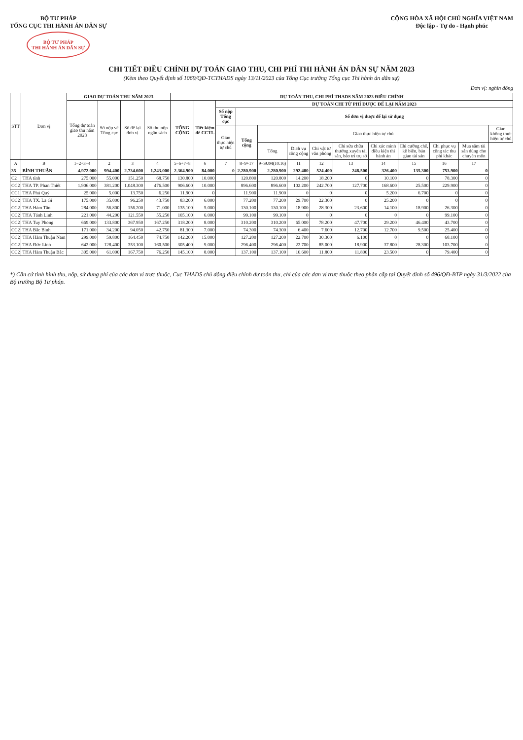BỘ TƯ PHÁP
TỔNG CỤC THI HÀNH ÁN DÂN SỰ
BỘ TƯ PHÁP
THI HÀNH ÁN DÂN SỰ
CỘNG HÒA XÃ HỘI CHỦ NGHĨA VIỆT NAM
Độc lập - Tự do - Hạnh phúc
CHI TIẾT ĐIỀU CHỈNH DỰ TOÁN GIAO THU, CHI PHÍ THI HÀNH ÁN DÂN SỰ NĂM 2023
(Kèm theo Quyết định số 1069/QĐ-TCTHADS ngày 13/11/2023 của Tổng Cục trưởng Tổng cục Thi hành án dân sự)
Đơn vị: nghìn đồng
| STT | Đơn vị | GIAO DỰ TOÁN THU NĂM 2023 | | | | DỰ TOÁN THU, CHI PHÍ THADS NĂM 2023 ĐIỀU CHỈNH | | | | | | | | | | | | |
| --- | --- | --- | --- | --- | --- | --- | --- | --- | --- | --- | --- | --- | --- | --- | --- | --- | --- | --- |
| | | Tổng dự toán giao thu năm 2023 | Số nộp về Tổng cục | Số để lại đơn vị | Số thu nộp ngân sách | TỔNG CỘNG | Tiết kiệm để CCTL | DỰ TOÁN CHI TỪ PHÍ ĐƯỢC ĐỂ LẠI NĂM 2023 | | | | | | | | | | |
| | | | | | | | | Số nộp Tổng cục | Số đơn vị được để lại sử dụng | | | | | | | | | |
| | | | | | | | | Giao thực hiện tự chủ | Tổng cộng | Giao thực hiện tự chủ | | | | | | | | Giao không thực hiện tự chủ |
| | | | | | | | | | | Tổng | Dịch vụ công cộng | Chi vật tư văn phòng | Chi sửa chữa thường xuyên tài sản, bảo trì trụ sở | Chi xác minh điều kiện thi hành án | Chi cưỡng chế, kê biên, bán giao tài sản | Chi phục vụ công tác thu phí khác | Mua sắm tài sản dùng cho chuyên môn | |
| A | B | 1=2+3+4 | 2 | 3 | 4 | 5=6+7+8 | 6 | 7 | 8=9+17 | 9=SUM(10:16) | 11 | 12 | 13 | 14 | 15 | 16 | 17 | |
| 35 | BÌNH THUẬN | 4.972.000 | 994.400 | 2.734.600 | 1.243.000 | 2.364.900 | 84.000 | 0 | 2.280.900 | 2.280.900 | 292.400 | 524.400 | 248.500 | 326.400 | 135.300 | 753.900 | 0 | |
| C2 | THA tỉnh | 275.000 | 55.000 | 151.250 | 68.750 | 130.800 | 10.000 | | 120.800 | 120.800 | 14.200 | 18.200 | 0 | 10.100 | 0 | 78.300 | 0 | |
| CC2 | THA TP. Phan Thiết | 1.906.000 | 381.200 | 1.048.300 | 476.500 | 906.600 | 10.000 | | 896.600 | 896.600 | 102.200 | 242.700 | 127.700 | 168.600 | 25.500 | 229.900 | 0 | |
| CC1 | THA Phú Quý | 25.000 | 5.000 | 13.750 | 6.250 | 11.900 | 0 | | 11.900 | 11.900 | 0 | 0 | 0 | 5.200 | 6.700 | 0 | 0 | |
| CC2 | THA TX. La Gi | 175.000 | 35.000 | 96.250 | 43.750 | 83.200 | 6.000 | | 77.200 | 77.200 | 29.700 | 22.300 | 0 | 25.200 | 0 | 0 | 0 | |
| CC2 | THA Hàm Tân | 284.000 | 56.800 | 156.200 | 71.000 | 135.100 | 5.000 | | 130.100 | 130.100 | 18.900 | 28.300 | 23.600 | 14.100 | 18.900 | 26.300 | 0 | |
| CC2 | THA Tánh Linh | 221.000 | 44.200 | 121.550 | 55.250 | 105.100 | 6.000 | | 99.100 | 99.100 | 0 | 0 | 0 | 0 | 0 | 99.100 | 0 | |
| CC2 | THA Tuy Phong | 669.000 | 133.800 | 367.950 | 167.250 | 318.200 | 8.000 | | 310.200 | 310.200 | 65.000 | 78.200 | 47.700 | 29.200 | 46.400 | 43.700 | 0 | |
| CC2 | THA Bắc Bình | 171.000 | 34.200 | 94.050 | 42.750 | 81.300 | 7.000 | | 74.300 | 74.300 | 6.400 | 7.600 | 12.700 | 12.700 | 9.500 | 25.400 | 0 | |
| CC2 | THA Hàm Thuận Nam | 299.000 | 59.800 | 164.450 | 74.750 | 142.200 | 15.000 | | 127.200 | 127.200 | 22.700 | 30.300 | 6.100 | 0 | 0 | 68.100 | 0 | |
| CC2 | THA Đức Linh | 642.000 | 128.400 | 353.100 | 160.500 | 305.400 | 9.000 | | 296.400 | 296.400 | 22.700 | 85.000 | 18.900 | 37.800 | 28.300 | 103.700 | 0 | |
| CC2 | THA Hàm Thuận Bắc | 305.000 | 61.000 | 167.750 | 76.250 | 145.100 | 8.000 | | 137.100 | 137.100 | 10.600 | 11.800 | 11.800 | 23.500 | 0 | 79.400 | 0 | |
*) Căn cứ tình hình thu, nộp, sử dụng phí của các đơn vị trực thuộc, Cục THADS chủ động điều chỉnh dự toán thu, chi của các đơn vị trực thuộc theo phân cấp tại Quyết định số 496/QĐ-BTP ngày 31/3/2022 của Bộ trưởng Bộ Tư pháp.